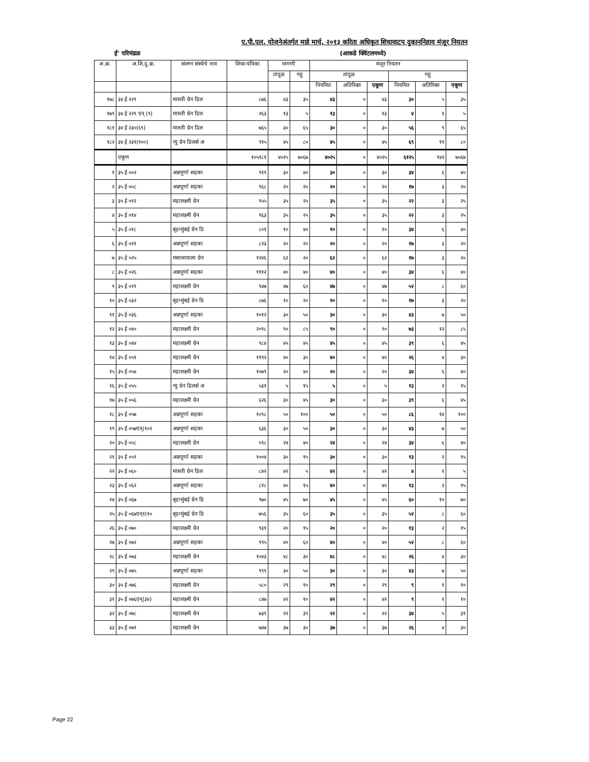ए.पी.एल. योजनेअंतर्गत माहे मार्च, २०१३ करिता अधिकृत शिधावाटप दुकाननिहाय मंजूर नियतन
ई' परिमंडळ (आकडे क्विंटलमध्ये)
| अ.क्र. | अ.शि.दु.क्र. | संलग्न संस्थेचे नाव | शिधा-पत्रिका | मागणी | | मंजूर नियतन | | | | | |
| --- | --- | --- | --- | --- | --- | --- | --- | --- | --- | --- | --- |
| | | | | तांदूळ | गहू | तांदूळ | | | गहू | | |
| | | | | | | नियमित | अतिरिक्त | एकूण | नियमित | अतिरिक्त | एकूण |
| १७८ | ३४ ई २२९ | मारुती ग्रेन डिल | ८७६ | ४३ | ३५ | ४३ | ० | ४३ | ३० | ५ | ३५ |
| १७९ | ३४ ई २२९ एन् (९) | मारुती ग्रेन डिल | २६३ | १३ | ५ | १३ | ० | १३ | ४ | १ | ५ |
| १८१ | ३४ ई २३०(६९) | मारुती ग्रेन डिल | ७६५ | ३० | ६५ | ३० | ० | ३० | ५६ | ९ | ६५ |
| १८२ | ३४ ई २३१(१००) | न्यु ग्रेन डिलर्स अ | ९१५ | ४५ | ८० | ४५ | ० | ४५ | ६९ | ११ | ८० |
| | एकूण | | १०५१८१ | ४०२५ | ७०६७ | ४०२५ | ० | ४०२५ | ६१२५ | ९४२ | ७०६७ |
| १ | ३५ ई ००२ | अन्नपूर्णा सहका | ९१९ | ३० | ४० | ३० | ० | ३० | ३४ | ६ | ४० |
| २ | ३५ ई ००८ | अन्नपूर्णा सहका | ९६८ | २० | २० | २० | ० | २० | १७ | ३ | २० |
| ३ | ३५ ई ०१२ | महालक्ष्मी ग्रेन | ९५५ | ३५ | २५ | ३५ | ० | ३५ | २२ | ३ | २५ |
| ४ | ३५ ई ०१४ | महालक्ष्मी ग्रेन | ९६३ | ३५ | २५ | ३५ | ० | ३५ | २२ | ३ | २५ |
| ५ | ३५ ई ०१८ | बृहन्मुंबई ग्रेन डि | ८०१ | १० | ४० | १० | ० | १० | ३४ | ६ | ४० |
| ६ | ३५ ई ०२१ | अन्नपूर्णा सहका | ८२३ | २० | २० | २० | ० | २० | १७ | ३ | २० |
| ७ | ३५ ई ०२५ | मसालावाला ग्रेन | १२४६ | ६२ | २० | ६२ | ० | ६२ | १७ | ३ | २० |
| ८ | ३५ ई ०२६ | अन्नपूर्णा सहका | १११२ | ४० | ४० | ४० | ० | ४० | ३४ | ६ | ४० |
| ९ | ३५ ई ०२९ | महालक्ष्मी ग्रेन | ९४७ | ४७ | ६० | ४७ | ० | ४७ | ५२ | ८ | ६० |
| १० | ३५ ई ०३२ | बृहन्मुंबई ग्रेन डि | ८७६ | १० | २० | १० | ० | १० | १७ | ३ | २० |
| ११ | ३५ ई ०३६ | अन्नपूर्णा सहका | १०१२ | ३० | ५० | ३० | ० | ३० | ४३ | ७ | ५० |
| १२ | ३५ ई ०४० | महालक्ष्मी ग्रेन | २०९८ | ९० | ८५ | ९० | ० | ९० | ७३ | १२ | ८५ |
| १३ | ३५ ई ०४४ | महालक्ष्मी ग्रेन | ९८४ | ४५ | ४५ | ४५ | ० | ४५ | ३९ | ६ | ४५ |
| १४ | ३५ ई ०५१ | महालक्ष्मी ग्रेन | ११९२ | ४० | ३० | ४० | ० | ४० | २६ | ४ | ३० |
| १५ | ३५ ई ०५४ | महालक्ष्मी ग्रेन | १०७९ | २० | ४० | २० | ० | २० | ३४ | ६ | ४० |
| १६ | ३५ ई ०५५ | न्यु ग्रेन डिलर्स अ | ५३१ | ५ | १५ | ५ | ० | ५ | १३ | २ | १५ |
| १७ | ३५ ई ०५६ | महालक्ष्मी ग्रेन | ६२६ | ३० | ४५ | ३० | ० | ३० | ३९ | ६ | ४५ |
| १८ | ३५ ई ०५७ | अन्नपूर्णा सहका | १०९८ | ५० | १०० | ५० | ० | ५० | ८६ | १४ | १०० |
| १९ | ३५ ई ०५७एन्(१०२ | अन्नपूर्णा सहका | ६३६ | ३० | ५० | ३० | ० | ३० | ४३ | ७ | ५० |
| २० | ३५ ई ०५८ | महालक्ष्मी ग्रेन | ५९८ | २४ | ४० | २४ | ० | २४ | ३४ | ६ | ४० |
| २१ | ३५ ई ०५९ | अन्नपूर्णा सहका | १००४ | ३० | १५ | ३० | ० | ३० | १३ | २ | १५ |
| २२ | ३५ ई ०६० | मारुती ग्रेन डिल | ८४२ | ४२ | ५ | ४२ | ० | ४२ | ४ | १ | ५ |
| २३ | ३५ ई ०६२ | अन्नपूर्णा सहका | ८१८ | ४० | १५ | ४० | ० | ४० | १३ | २ | १५ |
| २४ | ३५ ई ०६७ | बृहन्मुंबई ग्रेन डि | ९७० | ४५ | ७० | ४५ | ० | ४५ | ६० | १० | ७० |
| २५ | ३५ ई ०६७एन्१(१० | बृहन्मुंबई ग्रेन डि | ७५६ | ३५ | ६० | ३५ | ० | ३५ | ५२ | ८ | ६० |
| २६ | ३५ ई ०७० | महालक्ष्मी ग्रेन | ९३१ | २० | १५ | २० | ० | २० | १३ | २ | १५ |
| २७ | ३५ ई ०७२ | अन्नपूर्णा सहका | ९९५ | ४० | ६० | ४० | ० | ४० | ५२ | ८ | ६० |
| २८ | ३५ ई ०७३ | महालक्ष्मी ग्रेन | १०४३ | ४८ | ३० | ४८ | ० | ४८ | २६ | ४ | ३० |
| २९ | ३५ ई ०७५ | अन्नपूर्णा सहका | ९९९ | ३० | ५० | ३० | ० | ३० | ४३ | ७ | ५० |
| ३० | ३५ ई ०७६ | महालक्ष्मी ग्रेन | ५८० | २९ | १० | २९ | ० | २९ | ९ | १ | १० |
| ३१ | ३५ ई ०७६एन्(३४) | महालक्ष्मी ग्रेन | ८४७ | ४२ | १० | ४२ | ० | ४२ | ९ | १ | १० |
| ३२ | ३५ ई ०७८ | महालक्ष्मी ग्रेन | ७३९ | २२ | ३९ | २२ | ० | २२ | ३४ | ५ | ३९ |
| ३३ | ३५ ई ०७९ | महालक्ष्मी ग्रेन | ७४७ | ३७ | ३० | ३७ | ० | ३७ | २६ | ४ | ३० |
Page 22